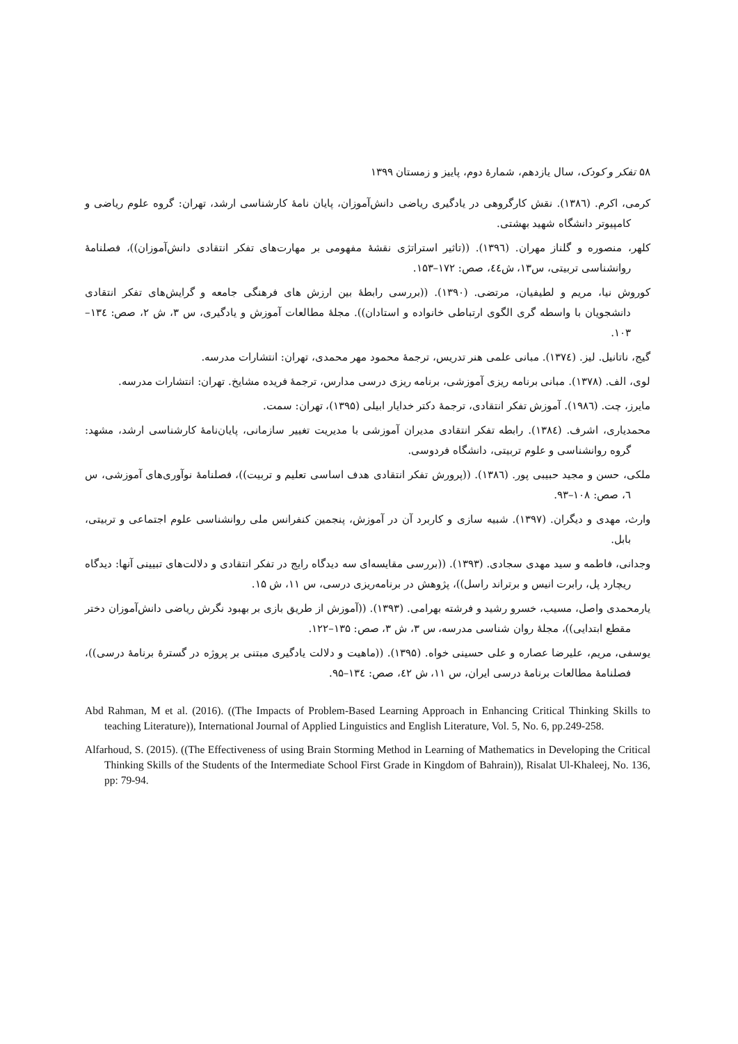۵۸ تفکر و کودک، سال یازدهم، شمارهٔ دوم، پاییز و زمستان ۱۳۹۹
کرمی، اکرم. (۱۳۸٦). نقش کارگروهی در یادگیری ریاضی دانش‌آموزان، پایان نامهٔ کارشناسی ارشد، تهران: گروه علوم ریاضی و کامپیوتر دانشگاه شهید بهشتی.
کلهر، منصوره و گلناز مهران. (۱۳۹٦). ((تاثیر استراتژی نقشهٔ مفهومی بر مهارت‌های تفکر انتقادی دانش‌آموزان))، فصلنامهٔ روانشناسی تربیتی، س۱۳، ش٤٤، صص: ۱۷۲–۱۵۳.
کوروش نیا، مریم و لطیفیان، مرتضی. (۱۳۹۰). ((بررسی رابطهٔ بین ارزش های فرهنگی جامعه و گرایش‌های تفکر انتقادی دانشجویان با واسطه گری الگوی ارتباطی خانواده و استادان)). مجلهٔ مطالعات آموزش و یادگیری، س ۳، ش ۲، صص: ۱۳٤–۱۰۳.
گیج، ناتانیل. لیز. (۱۳۷٤). مبانی علمی هنر تدریس، ترجمهٔ محمود مهر محمدی، تهران: انتشارات مدرسه.
لوی، الف. (۱۳۷۸). مبانی برنامه ریزی آموزشی، برنامه ریزی درسی مدارس، ترجمهٔ فریده مشایخ. تهران: انتشارات مدرسه.
مایرز، چت. (۱۹۸٦). آموزش تفکر انتقادی، ترجمهٔ دکتر خدایار ابیلی (۱۳۹۵)، تهران: سمت.
محمدیاری، اشرف. (۱۳۸٤). رابطه تفکر انتقادی مدیران آموزشی با مدیریت تغییر سازمانی، پایان‌نامهٔ کارشناسی ارشد، مشهد: گروه روانشناسی و علوم تربیتی، دانشگاه فردوسی.
ملکی، حسن و مجید حبیبی پور. (۱۳۸٦). ((پرورش تفکر انتقادی هدف اساسی تعلیم و تربیت))، فصلنامهٔ نوآوری‌های آموزشی، س ٦، صص: ۱۰۸–۹۳.
وارث، مهدی و دیگران. (۱۳۹۷). شبیه سازی و کاربرد آن در آموزش، پنجمین کنفرانس ملی روانشناسی علوم اجتماعی و تربیتی، بابل.
وجدانی، فاطمه و سید مهدی سجادی. (۱۳۹۳). ((بررسی مقایسه‌ای سه دیدگاه رایج در تفکر انتقادی و دلالت‌های تبیینی آنها: دیدگاه ریچارد پل، رابرت انیس و برتراند راسل))، پژوهش در برنامه‌ریزی درسی، س ۱۱، ش ۱۵.
یارمحمدی واصل، مسیب، خسرو رشید و فرشته بهرامی. (۱۳۹۳). ((آموزش از طریق بازی بر بهبود نگرش ریاضی دانش‌آموزان دختر مقطع ابتدایی))، مجلهٔ روان شناسی مدرسه، س ۳، ش ۳، صص: ۱۳۵–۱۲۲.
یوسفی، مریم، علیرضا عصاره و علی حسینی خواه. (۱۳۹۵). ((ماهیت و دلالت یادگیری مبتنی بر پروژه در گسترهٔ برنامهٔ درسی))، فصلنامهٔ مطالعات برنامهٔ درسی ایران، س ۱۱، ش ٤۲، صص: ۱۳٤–۹۵.
Abd Rahman, M et al. (2016). ((The Impacts of Problem-Based Learning Approach in Enhancing Critical Thinking Skills to teaching Literature)), International Journal of Applied Linguistics and English Literature, Vol. 5, No. 6, pp.249-258.
Alfarhoud, S. (2015). ((The Effectiveness of using Brain Storming Method in Learning of Mathematics in Developing the Critical Thinking Skills of the Students of the Intermediate School First Grade in Kingdom of Bahrain)), Risalat Ul-Khaleej, No. 136, pp: 79-94.